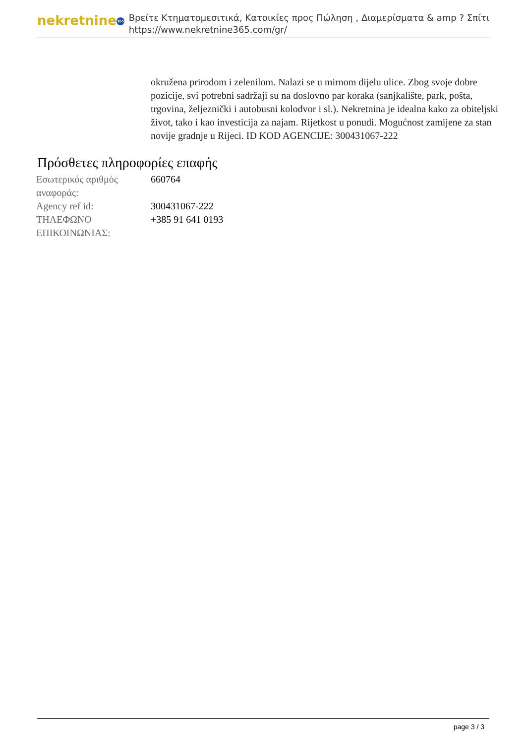nekretnine 365
Βρείτε Κτηματομεσιτικά, Κατοικίες προς Πώληση , Διαμερίσματα & amp ? Σπίτι
https://www.nekretnine365.com/gr/
okružena prirodom i zelenilom. Nalazi se u mirnom dijelu ulice. Zbog svoje dobre pozicije, svi potrebni sadržaji su na doslovno par koraka (sanjkalište, park, pošta, trgovina, željeznički i autobusni kolodvor i sl.). Nekretnina je idealna kako za obiteljski život, tako i kao investicija za najam. Rijetkost u ponudi. Mogućnost zamijene za stan novije gradnje u Rijeci. ID KOD AGENCIJE: 300431067-222
Πρόσθετες πληροφορίες επαφής
| Εσωτερικός αριθμός αναφοράς: | 660764 |
| Agency ref id: | 300431067-222 |
| ΤΗΛΕΦΩΝΟ ΕΠΙΚΟΙΝΩΝΙΑΣ: | +385 91 641 0193 |
page 3 / 3